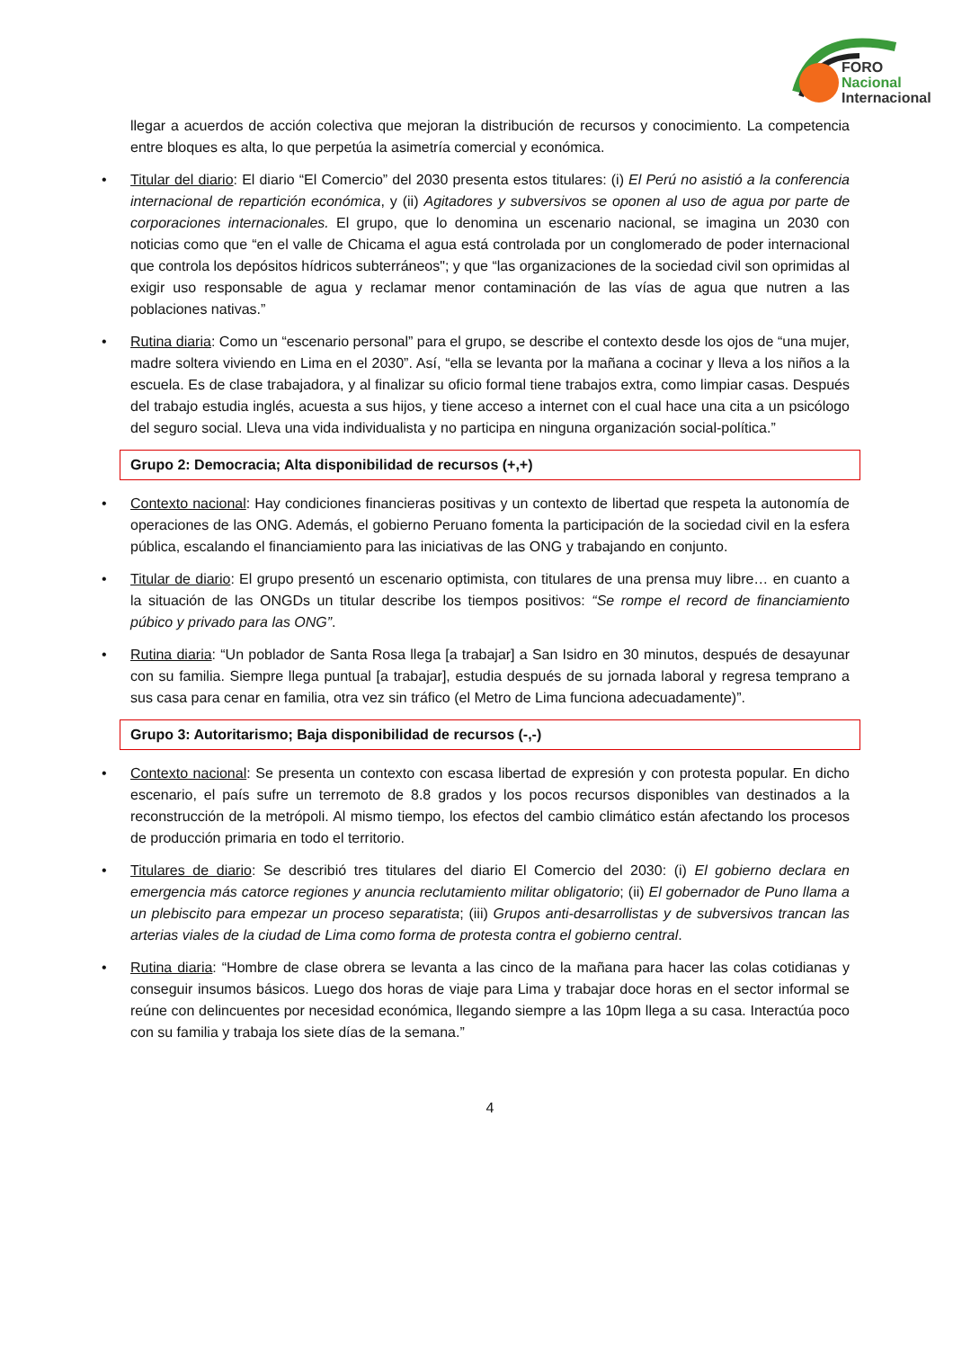FORO
Nacional
Internacional
llegar a acuerdos de acción colectiva que mejoran la distribución de recursos y conocimiento. La competencia entre bloques es alta, lo que perpetúa la asimetría comercial y económica.
• Titular del diario: El diario “El Comercio” del 2030 presenta estos titulares: (i) El Perú no asistió a la conferencia internacional de repartición económica, y (ii) Agitadores y subversivos se oponen al uso de agua por parte de corporaciones internacionales. El grupo, que lo denomina un escenario nacional, se imagina un 2030 con noticias como que “en el valle de Chicama el agua está controlada por un conglomerado de poder internacional que controla los depósitos hídricos subterráneos"; y que “las organizaciones de la sociedad civil son oprimidas al exigir uso responsable de agua y reclamar menor contaminación de las vías de agua que nutren a las poblaciones nativas.”
• Rutina diaria: Como un “escenario personal” para el grupo, se describe el contexto desde los ojos de “una mujer, madre soltera viviendo en Lima en el 2030”. Así, “ella se levanta por la mañana a cocinar y lleva a los niños a la escuela. Es de clase trabajadora, y al finalizar su oficio formal tiene trabajos extra, como limpiar casas. Después del trabajo estudia inglés, acuesta a sus hijos, y tiene acceso a internet con el cual hace una cita a un psicólogo del seguro social. Lleva una vida individualista y no participa en ninguna organización social-política.”
Grupo 2: Democracia; Alta disponibilidad de recursos (+,+)
• Contexto nacional: Hay condiciones financieras positivas y un contexto de libertad que respeta la autonomía de operaciones de las ONG. Además, el gobierno Peruano fomenta la participación de la sociedad civil en la esfera pública, escalando el financiamiento para las iniciativas de las ONG y trabajando en conjunto.
• Titular de diario: El grupo presentó un escenario optimista, con titulares de una prensa muy libre… en cuanto a la situación de las ONGDs un titular describe los tiempos positivos: “Se rompe el record de financiamiento púbico y privado para las ONG”.
• Rutina diaria: “Un poblador de Santa Rosa llega [a trabajar] a San Isidro en 30 minutos, después de desayunar con su familia. Siempre llega puntual [a trabajar], estudia después de su jornada laboral y regresa temprano a sus casa para cenar en familia, otra vez sin tráfico (el Metro de Lima funciona adecuadamente)”.
Grupo 3: Autoritarismo; Baja disponibilidad de recursos (-,-)
• Contexto nacional: Se presenta un contexto con escasa libertad de expresión y con protesta popular. En dicho escenario, el país sufre un terremoto de 8.8 grados y los pocos recursos disponibles van destinados a la reconstrucción de la metrópoli. Al mismo tiempo, los efectos del cambio climático están afectando los procesos de producción primaria en todo el territorio.
• Titulares de diario: Se describió tres titulares del diario El Comercio del 2030: (i) El gobierno declara en emergencia más catorce regiones y anuncia reclutamiento militar obligatorio; (ii) El gobernador de Puno llama a un plebiscito para empezar un proceso separatista; (iii) Grupos anti-desarrollistas y de subversivos trancan las arterias viales de la ciudad de Lima como forma de protesta contra el gobierno central.
• Rutina diaria: “Hombre de clase obrera se levanta a las cinco de la mañana para hacer las colas cotidianas y conseguir insumos básicos. Luego dos horas de viaje para Lima y trabajar doce horas en el sector informal se reúne con delincuentes por necesidad económica, llegando siempre a las 10pm llega a su casa. Interactúa poco con su familia y trabaja los siete días de la semana.”
4